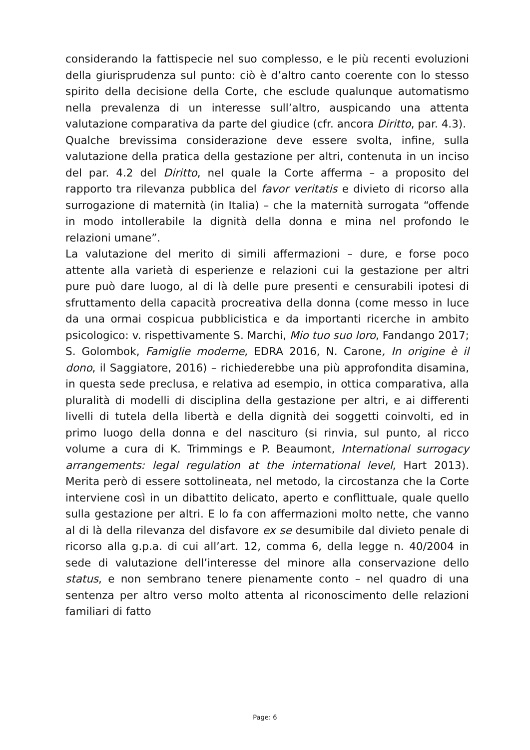considerando la fattispecie nel suo complesso, e le più recenti evoluzioni della giurisprudenza sul punto: ciò è d’altro canto coerente con lo stesso spirito della decisione della Corte, che esclude qualunque automatismo nella prevalenza di un interesse sull’altro, auspicando una attenta valutazione comparativa da parte del giudice (cfr. ancora Diritto, par. 4.3).
Qualche brevissima considerazione deve essere svolta, infine, sulla valutazione della pratica della gestazione per altri, contenuta in un inciso del par. 4.2 del Diritto, nel quale la Corte afferma – a proposito del rapporto tra rilevanza pubblica del favor veritatis e divieto di ricorso alla surrogazione di maternità (in Italia) – che la maternità surrogata “offende in modo intollerabile la dignità della donna e mina nel profondo le relazioni umane”.
La valutazione del merito di simili affermazioni – dure, e forse poco attente alla varietà di esperienze e relazioni cui la gestazione per altri pure può dare luogo, al di là delle pure presenti e censurabili ipotesi di sfruttamento della capacità procreativa della donna (come messo in luce da una ormai cospicua pubblicistica e da importanti ricerche in ambito psicologico: v. rispettivamente S. Marchi, Mio tuo suo loro, Fandango 2017; S. Golombok, Famiglie moderne, EDRA 2016, N. Carone, In origine è il dono, il Saggiatore, 2016) – richiederebbe una più approfondita disamina, in questa sede preclusa, e relativa ad esempio, in ottica comparativa, alla pluralità di modelli di disciplina della gestazione per altri, e ai differenti livelli di tutela della libertà e della dignità dei soggetti coinvolti, ed in primo luogo della donna e del nascituro (si rinvia, sul punto, al ricco volume a cura di K. Trimmings e P. Beaumont, International surrogacy arrangements: legal regulation at the international level, Hart 2013). Merita però di essere sottolineata, nel metodo, la circostanza che la Corte interviene così in un dibattito delicato, aperto e conflittuale, quale quello sulla gestazione per altri. E lo fa con affermazioni molto nette, che vanno al di là della rilevanza del disfavore ex se desumibile dal divieto penale di ricorso alla g.p.a. di cui all’art. 12, comma 6, della legge n. 40/2004 in sede di valutazione dell’interesse del minore alla conservazione dello status, e non sembrano tenere pienamente conto – nel quadro di una sentenza per altro verso molto attenta al riconoscimento delle relazioni familiari di fatto
Page: 6